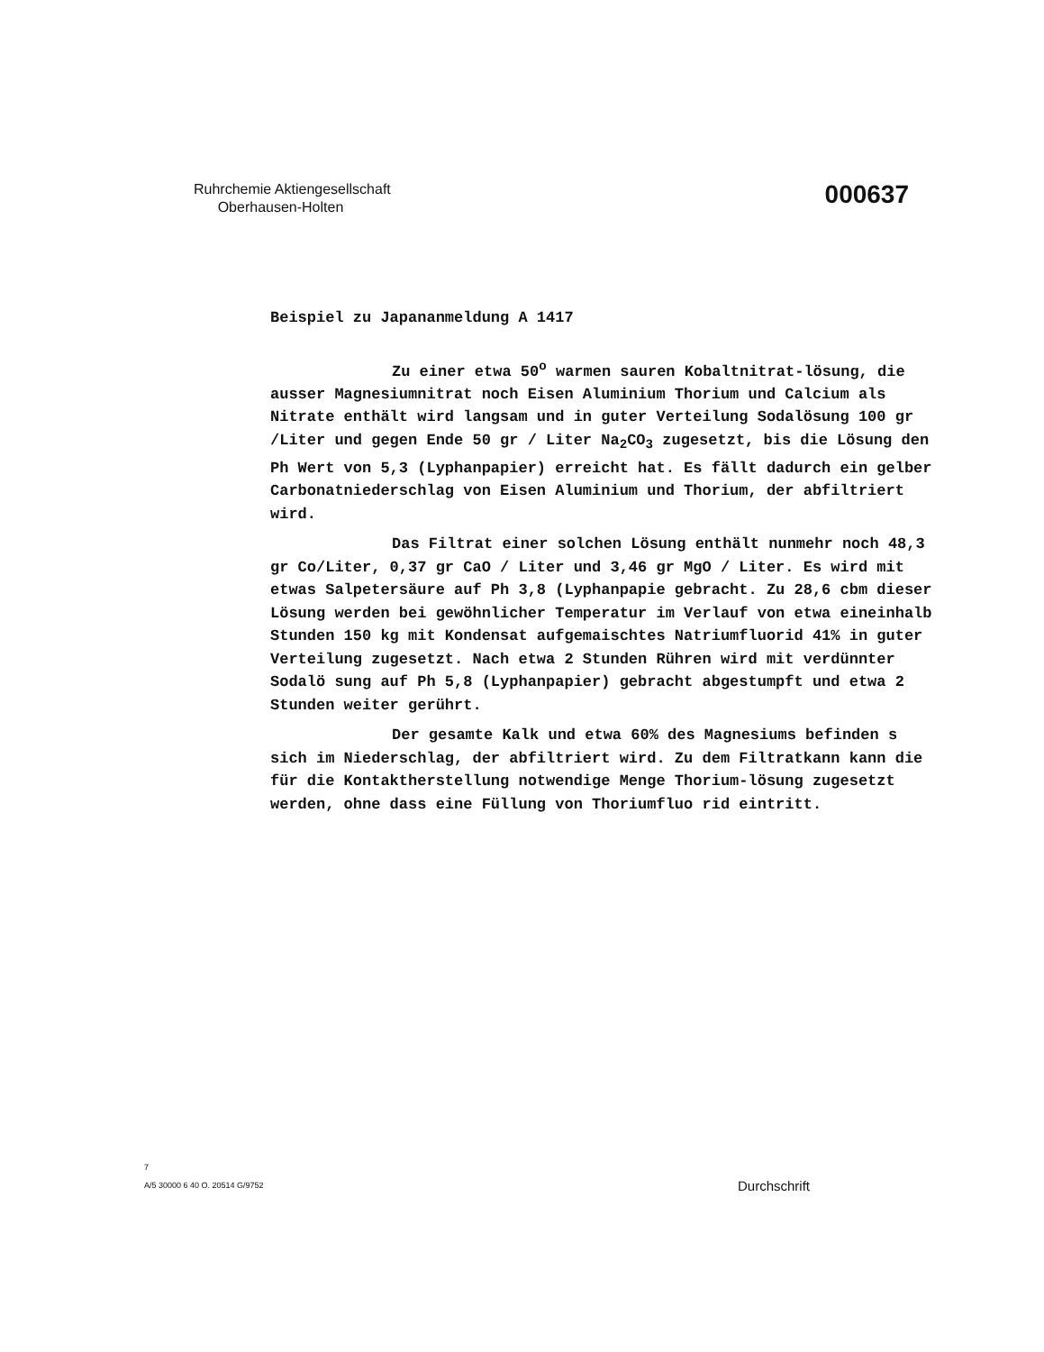Ruhrchemie Aktiengesellschaft
Oberhausen-Holten
000637
Beispiel zu Japananmeldung A 1417
Zu einer etwa 50<sup>o</sup> warmen sauren Kobaltnitrat-lösung, die ausser Magnesiumnitrat noch Eisen Aluminium Thorium und Calcium als Nitrate enthält wird langsam und in guter Verteilung Sodalösung 100 gr /Liter und gegen Ende 50 gr / Liter Na<sub>2</sub>CO<sub>3</sub> zugesetzt, bis die Lösung den Ph Wert von 5,3 (Lyphanpapier) erreicht hat. Es fällt dadurch ein gelber Carbonatniederschlag von Eisen Aluminium und Thorium, der abfiltriert wird.
Das Filtrat einer solchen Lösung enthält nunmehr noch 48,3 gr Co/Liter, 0,37 gr CaO / Liter und 3,46 gr MgO / Liter. Es wird mit etwas Salpetersäure auf Ph 3,8 (Lyphanpapie gebracht. Zu 28,6 cbm dieser Lösung werden bei gewöhnlicher Temperatur im Verlauf von etwa eineinhalb Stunden 150 kg mit Kondensat aufgemaischtes Natriumfluorid 41% in guter Verteilung zugesetzt. Nach etwa 2 Stunden Rühren wird mit verdünnter Sodalö sung auf Ph 5,8 (Lyphanpapier) gebracht abgestumpft und etwa 2 Stunden weiter gerührt.
Der gesamte Kalk und etwa 60% des Magnesiums befinden s sich im Niederschlag, der abfiltriert wird. Zu dem Filtratkann kann die für die Kontaktherstellung notwendige Menge Thorium-lösung zugesetzt werden, ohne dass eine Füllung von Thoriumfluo rid eintritt.
7
A/5 30000 6 40 O. 20514 G/9752
Durchschrift